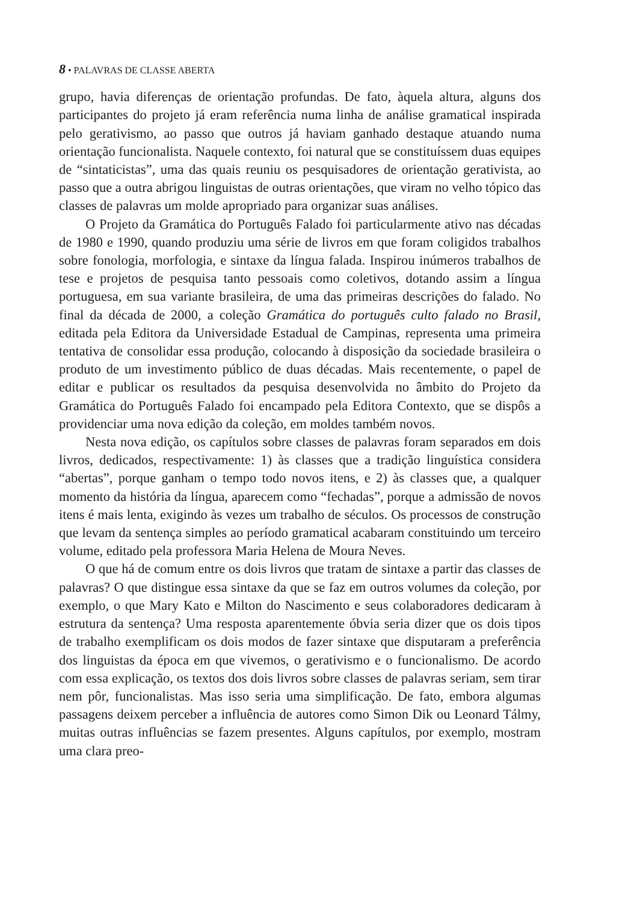8 • PALAVRAS DE CLASSE ABERTA
grupo, havia diferenças de orientação profundas. De fato, àquela altura, alguns dos participantes do projeto já eram referência numa linha de análise gramatical inspirada pelo gerativismo, ao passo que outros já haviam ganhado destaque atuando numa orientação funcionalista. Naquele contexto, foi natural que se constituíssem duas equipes de “sintaticistas”, uma das quais reuniu os pesquisadores de orientação gerativista, ao passo que a outra abrigou linguistas de outras orientações, que viram no velho tópico das classes de palavras um molde apropriado para organizar suas análises.
O Projeto da Gramática do Português Falado foi particularmente ativo nas décadas de 1980 e 1990, quando produziu uma série de livros em que foram coligidos trabalhos sobre fonologia, morfologia, e sintaxe da língua falada. Inspirou inúmeros trabalhos de tese e projetos de pesquisa tanto pessoais como coletivos, dotando assim a língua portuguesa, em sua variante brasileira, de uma das primeiras descrições do falado. No final da década de 2000, a coleção Gramática do português culto falado no Brasil, editada pela Editora da Universidade Estadual de Campinas, representa uma primeira tentativa de consolidar essa produção, colocando à disposição da sociedade brasileira o produto de um investimento público de duas décadas. Mais recentemente, o papel de editar e publicar os resultados da pesquisa desenvolvida no âmbito do Projeto da Gramática do Português Falado foi encampado pela Editora Contexto, que se dispôs a providenciar uma nova edição da coleção, em moldes também novos.
Nesta nova edição, os capítulos sobre classes de palavras foram separados em dois livros, dedicados, respectivamente: 1) às classes que a tradição linguística considera “abertas”, porque ganham o tempo todo novos itens, e 2) às classes que, a qualquer momento da história da língua, aparecem como “fechadas”, porque a admissão de novos itens é mais lenta, exigindo às vezes um trabalho de séculos. Os processos de construção que levam da sentença simples ao período gramatical acabaram constituindo um terceiro volume, editado pela professora Maria Helena de Moura Neves.
O que há de comum entre os dois livros que tratam de sintaxe a partir das classes de palavras? O que distingue essa sintaxe da que se faz em outros volumes da coleção, por exemplo, o que Mary Kato e Milton do Nascimento e seus colaboradores dedicaram à estrutura da sentença? Uma resposta aparentemente óbvia seria dizer que os dois tipos de trabalho exemplificam os dois modos de fazer sintaxe que disputaram a preferência dos linguistas da época em que vivemos, o gerativismo e o funcionalismo. De acordo com essa explicação, os textos dos dois livros sobre classes de palavras seriam, sem tirar nem pôr, funcionalistas. Mas isso seria uma simplificação. De fato, embora algumas passagens deixem perceber a influência de autores como Simon Dik ou Leonard Tálmy, muitas outras influências se fazem presentes. Alguns capítulos, por exemplo, mostram uma clara preo-